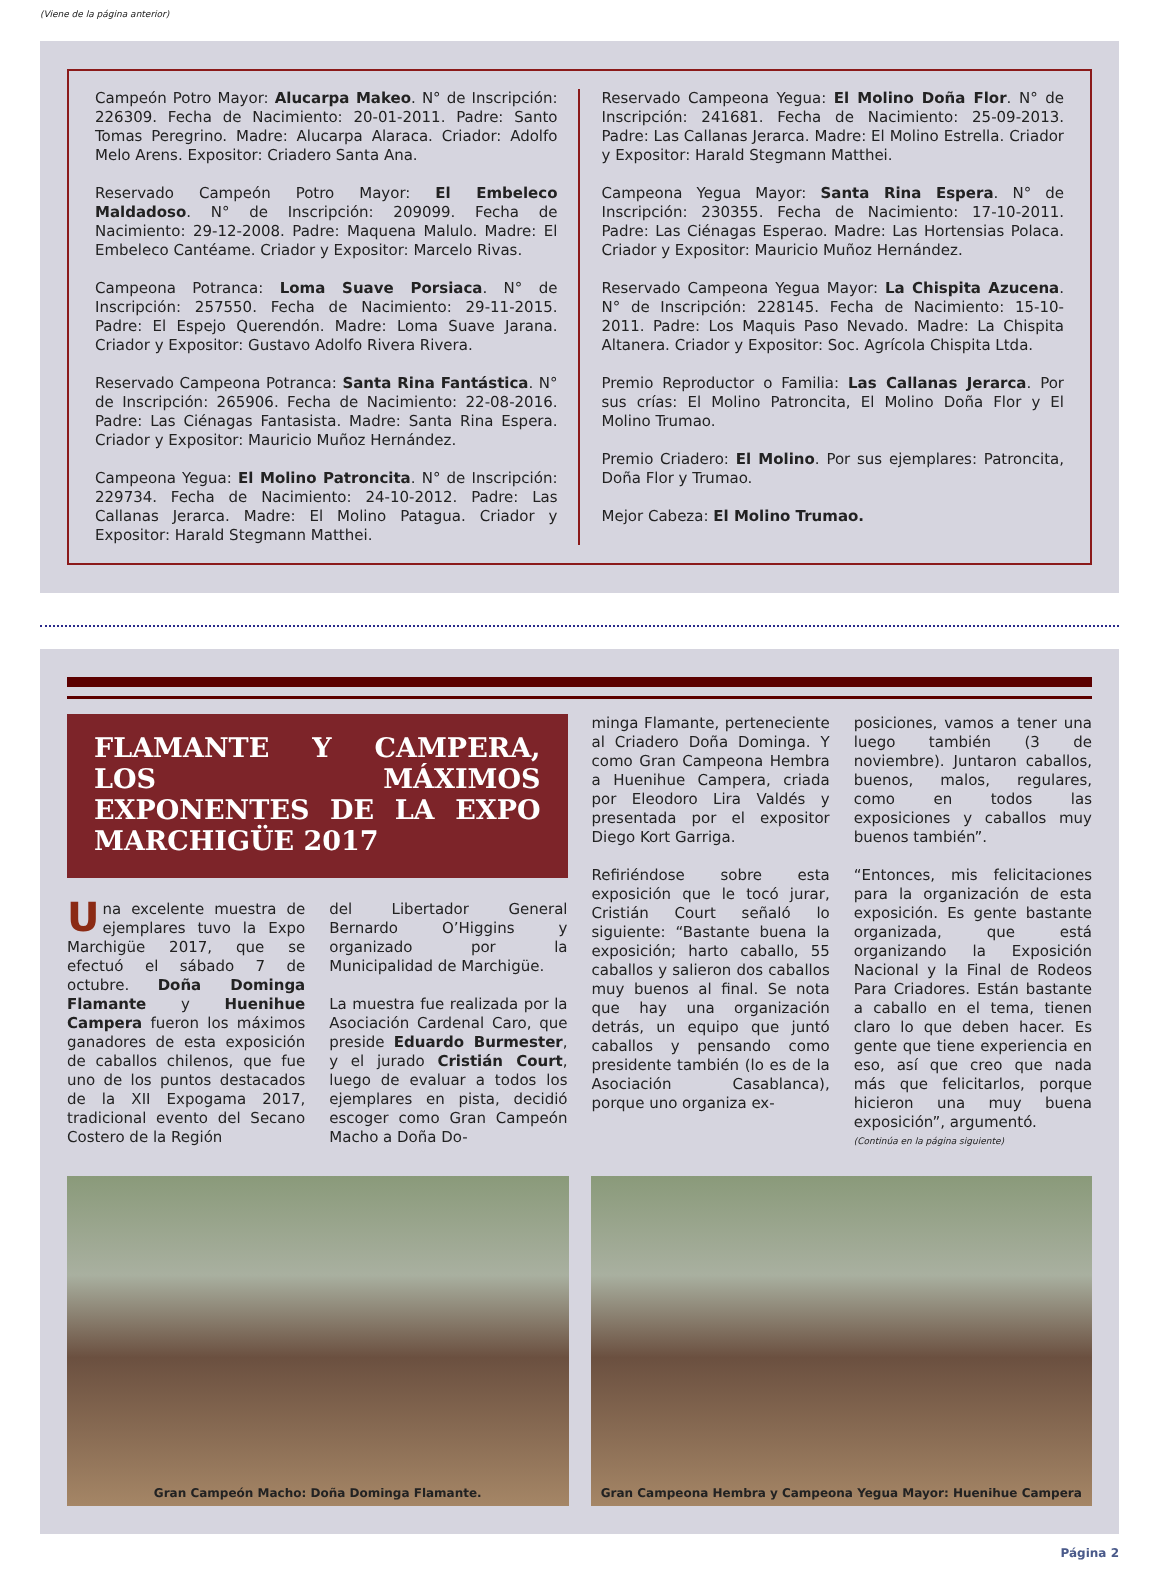(Viene de la página anterior)
Campeón Potro Mayor: Alucarpa Makeo. N° de Inscripción: 226309. Fecha de Nacimiento: 20-01-2011. Padre: Santo Tomas Peregrino. Madre: Alucarpa Alaraca. Criador: Adolfo Melo Arens. Expositor: Criadero Santa Ana.
Reservado Campeón Potro Mayor: El Embeleco Maldadoso. N° de Inscripción: 209099. Fecha de Nacimiento: 29-12-2008. Padre: Maquena Malulo. Madre: El Embeleco Cantéame. Criador y Expositor: Marcelo Rivas.
Campeona Potranca: Loma Suave Porsiaca. N° de Inscripción: 257550. Fecha de Nacimiento: 29-11-2015. Padre: El Espejo Querendón. Madre: Loma Suave Jarana. Criador y Expositor: Gustavo Adolfo Rivera Rivera.
Reservado Campeona Potranca: Santa Rina Fantástica. N° de Inscripción: 265906. Fecha de Nacimiento: 22-08-2016. Padre: Las Ciénagas Fantasista. Madre: Santa Rina Espera. Criador y Expositor: Mauricio Muñoz Hernández.
Campeona Yegua: El Molino Patroncita. N° de Inscripción: 229734. Fecha de Nacimiento: 24-10-2012. Padre: Las Callanas Jerarca. Madre: El Molino Patagua. Criador y Expositor: Harald Stegmann Matthei.
Reservado Campeona Yegua: El Molino Doña Flor. N° de Inscripción: 241681. Fecha de Nacimiento: 25-09-2013. Padre: Las Callanas Jerarca. Madre: El Molino Estrella. Criador y Expositor: Harald Stegmann Matthei.
Campeona Yegua Mayor: Santa Rina Espera. N° de Inscripción: 230355. Fecha de Nacimiento: 17-10-2011. Padre: Las Ciénagas Esperao. Madre: Las Hortensias Polaca. Criador y Expositor: Mauricio Muñoz Hernández.
Reservado Campeona Yegua Mayor: La Chispita Azucena. N° de Inscripción: 228145. Fecha de Nacimiento: 15-10-2011. Padre: Los Maquis Paso Nevado. Madre: La Chispita Altanera. Criador y Expositor: Soc. Agrícola Chispita Ltda.
Premio Reproductor o Familia: Las Callanas Jerarca. Por sus crías: El Molino Patroncita, El Molino Doña Flor y El Molino Trumao.
Premio Criadero: El Molino. Por sus ejemplares: Patroncita, Doña Flor y Trumao.
Mejor Cabeza: El Molino Trumao.
FLAMANTE Y CAMPERA, LOS MÁXIMOS EXPONENTES DE LA EXPO MARCHIGÜE 2017
minga Flamante, perteneciente al Criadero Doña Dominga. Y como Gran Campeona Hembra a Huenihue Campera, criada por Eleodoro Lira Valdés y presentada por el expositor Diego Kort Garriga.
Refiriéndose sobre esta exposición que le tocó jurar, Cristián Court señaló lo siguiente: “Bastante buena la exposición; harto caballo, 55 caballos y salieron dos caballos muy buenos al final. Se nota que hay una organización detrás, un equipo que juntó caballos y pensando como presidente también (lo es de la Asociación Casablanca), porque uno organiza ex-
posiciones, vamos a tener una luego también (3 de noviembre). Juntaron caballos, buenos, malos, regulares, como en todos las exposiciones y caballos muy buenos también”.
“Entonces, mis felicitaciones para la organización de esta exposición. Es gente bastante organizada, que está organizando la Exposición Nacional y la Final de Rodeos Para Criadores. Están bastante a caballo en el tema, tienen claro lo que deben hacer. Es gente que tiene experiencia en eso, así que creo que nada más que felicitarlos, porque hicieron una muy buena exposición”, argumentó.
(Continúa en la página siguiente)
Una excelente muestra de ejemplares tuvo la Expo Marchigüe 2017, que se efectuó el sábado 7 de octubre. Doña Dominga Flamante y Huenihue Campera fueron los máximos ganadores de esta exposición de caballos chilenos, que fue uno de los puntos destacados de la XII Expogama 2017, tradicional evento del Secano Costero de la Región
del Libertador General Bernardo O’Higgins y organizado por la Municipalidad de Marchigüe.
La muestra fue realizada por la Asociación Cardenal Caro, que preside Eduardo Burmester, y el jurado Cristián Court, luego de evaluar a todos los ejemplares en pista, decidió escoger como Gran Campeón Macho a Doña Do-
Gran Campeón Macho: Doña Dominga Flamante.
Gran Campeona Hembra y Campeona Yegua Mayor: Huenihue Campera
Página 2